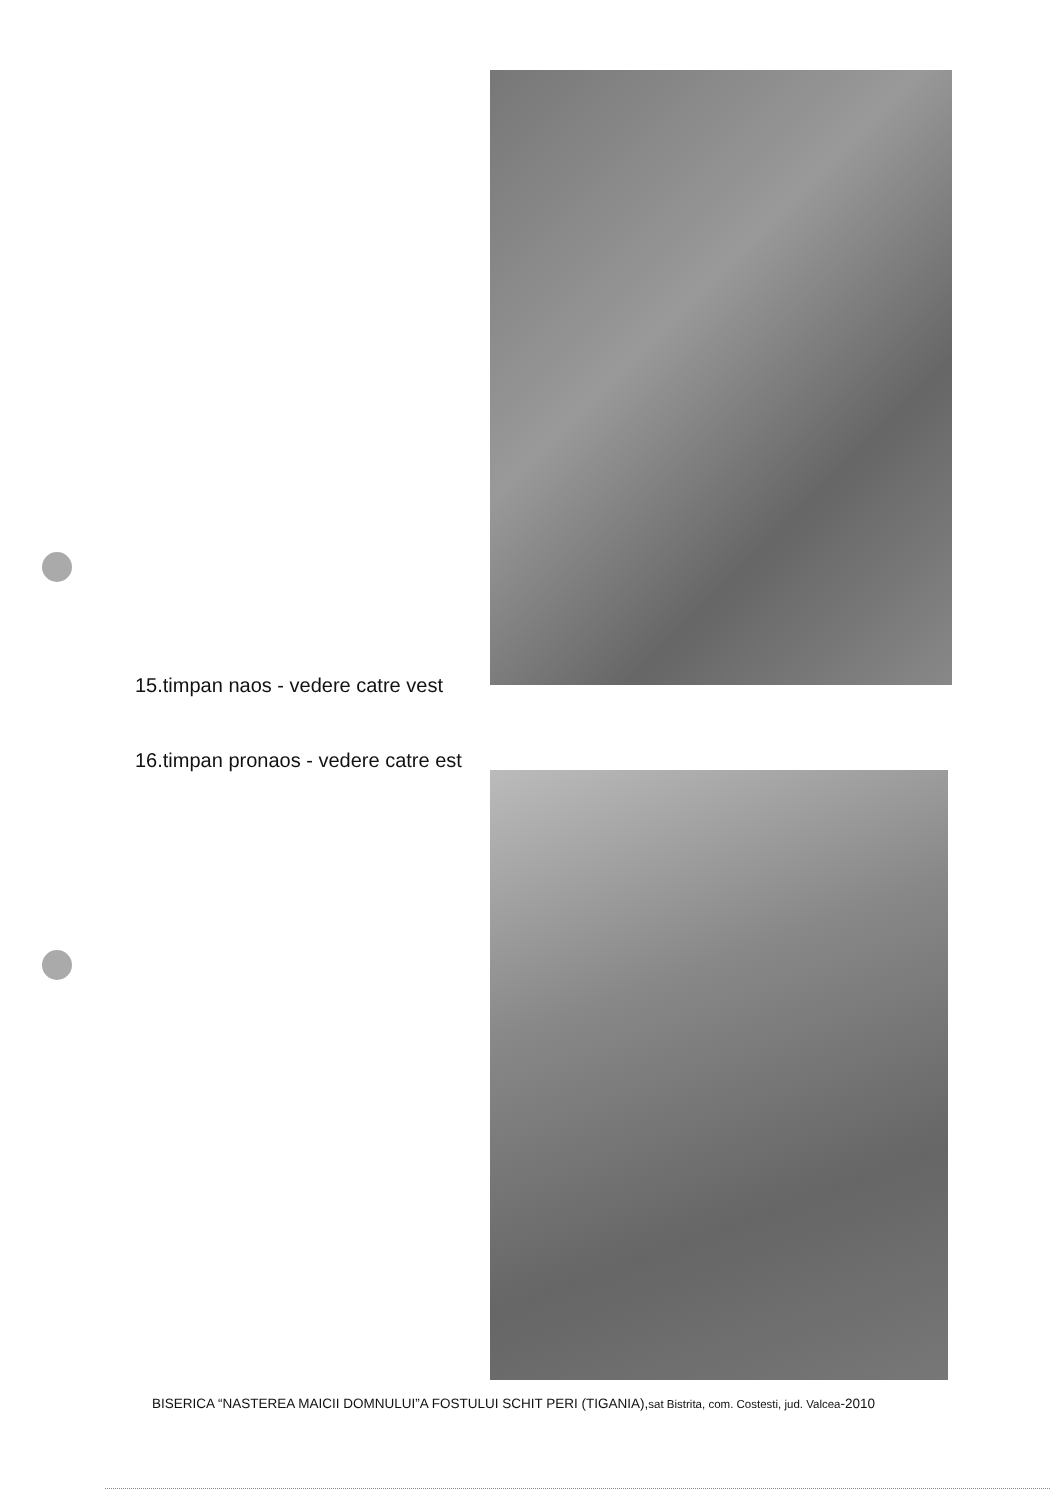15.timpan naos - vedere catre vest
16.timpan pronaos - vedere catre est
BISERICA “NASTEREA MAICII DOMNULUI”A FOSTULUI SCHIT PERI (TIGANIA),sat Bistrita, com. Costesti, jud. Valcea-2010